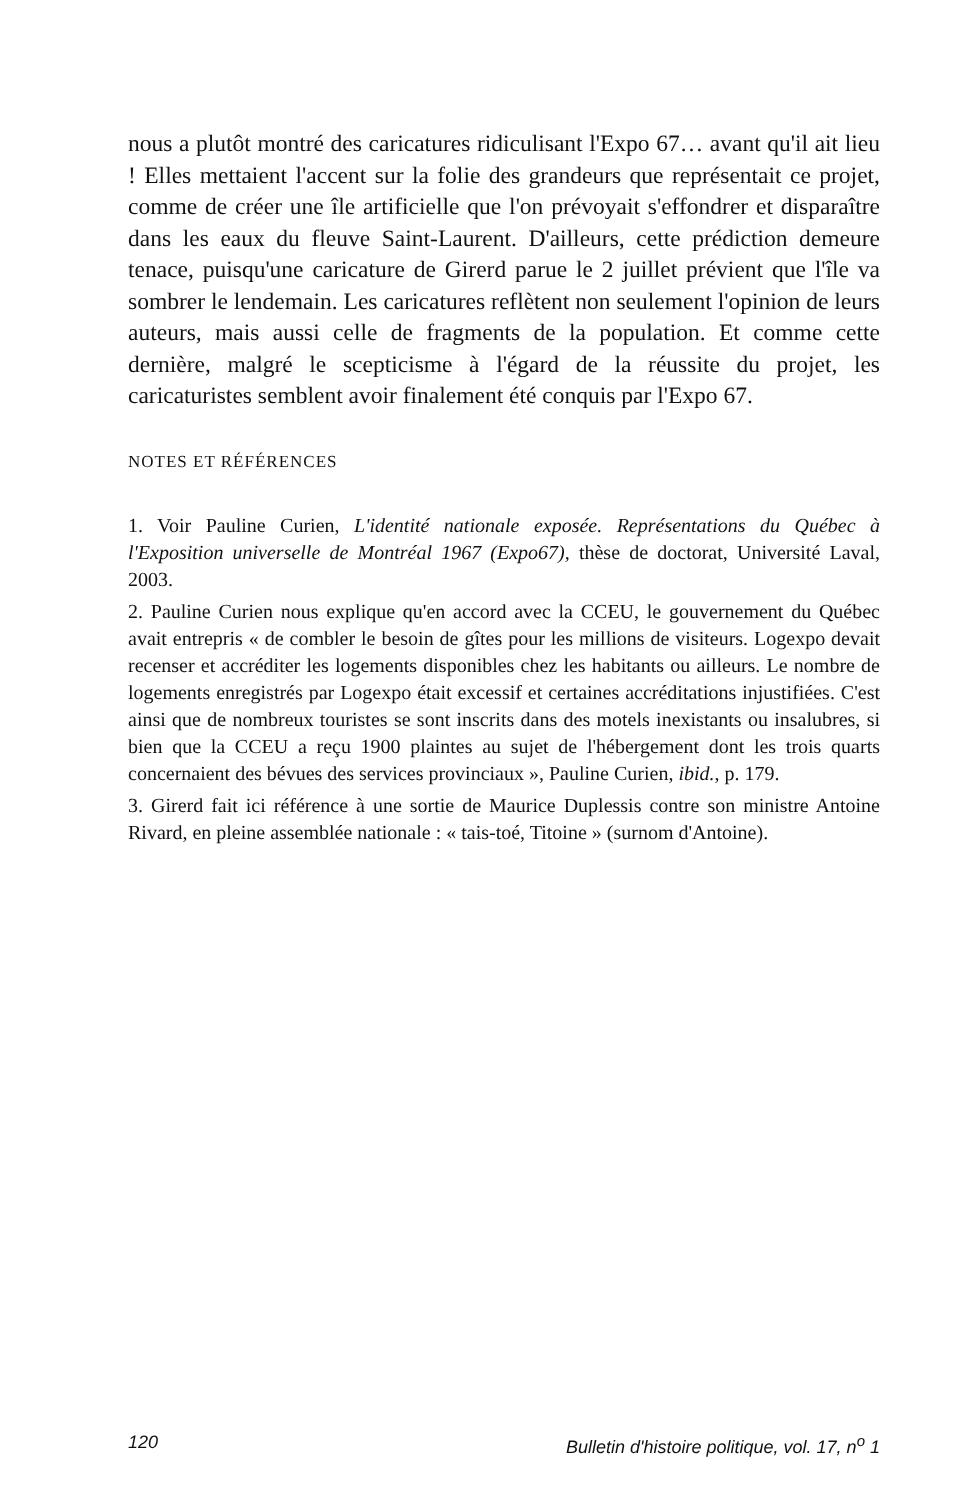nous a plutôt montré des caricatures ridiculisant l'Expo 67… avant qu'il ait lieu ! Elles mettaient l'accent sur la folie des grandeurs que représentait ce projet, comme de créer une île artificielle que l'on prévoyait s'effondrer et disparaître dans les eaux du fleuve Saint-Laurent. D'ailleurs, cette prédiction demeure tenace, puisqu'une caricature de Girerd parue le 2 juillet prévient que l'île va sombrer le lendemain. Les caricatures reflètent non seulement l'opinion de leurs auteurs, mais aussi celle de fragments de la population. Et comme cette dernière, malgré le scepticisme à l'égard de la réussite du projet, les caricaturistes semblent avoir finalement été conquis par l'Expo 67.
NOTES ET RÉFÉRENCES
1. Voir Pauline Curien, L'identité nationale exposée. Représentations du Québec à l'Exposition universelle de Montréal 1967 (Expo67), thèse de doctorat, Université Laval, 2003.
2. Pauline Curien nous explique qu'en accord avec la CCEU, le gouvernement du Québec avait entrepris « de combler le besoin de gîtes pour les millions de visiteurs. Logexpo devait recenser et accréditer les logements disponibles chez les habitants ou ailleurs. Le nombre de logements enregistrés par Logexpo était excessif et certaines accréditations injustifiées. C'est ainsi que de nombreux touristes se sont inscrits dans des motels inexistants ou insalubres, si bien que la CCEU a reçu 1900 plaintes au sujet de l'hébergement dont les trois quarts concernaient des bévues des services provinciaux », Pauline Curien, ibid., p. 179.
3. Girerd fait ici référence à une sortie de Maurice Duplessis contre son ministre Antoine Rivard, en pleine assemblée nationale : « tais-toé, Titoine » (surnom d'Antoine).
120 Bulletin d'histoire politique, vol. 17, n<sup>o</sup> 1